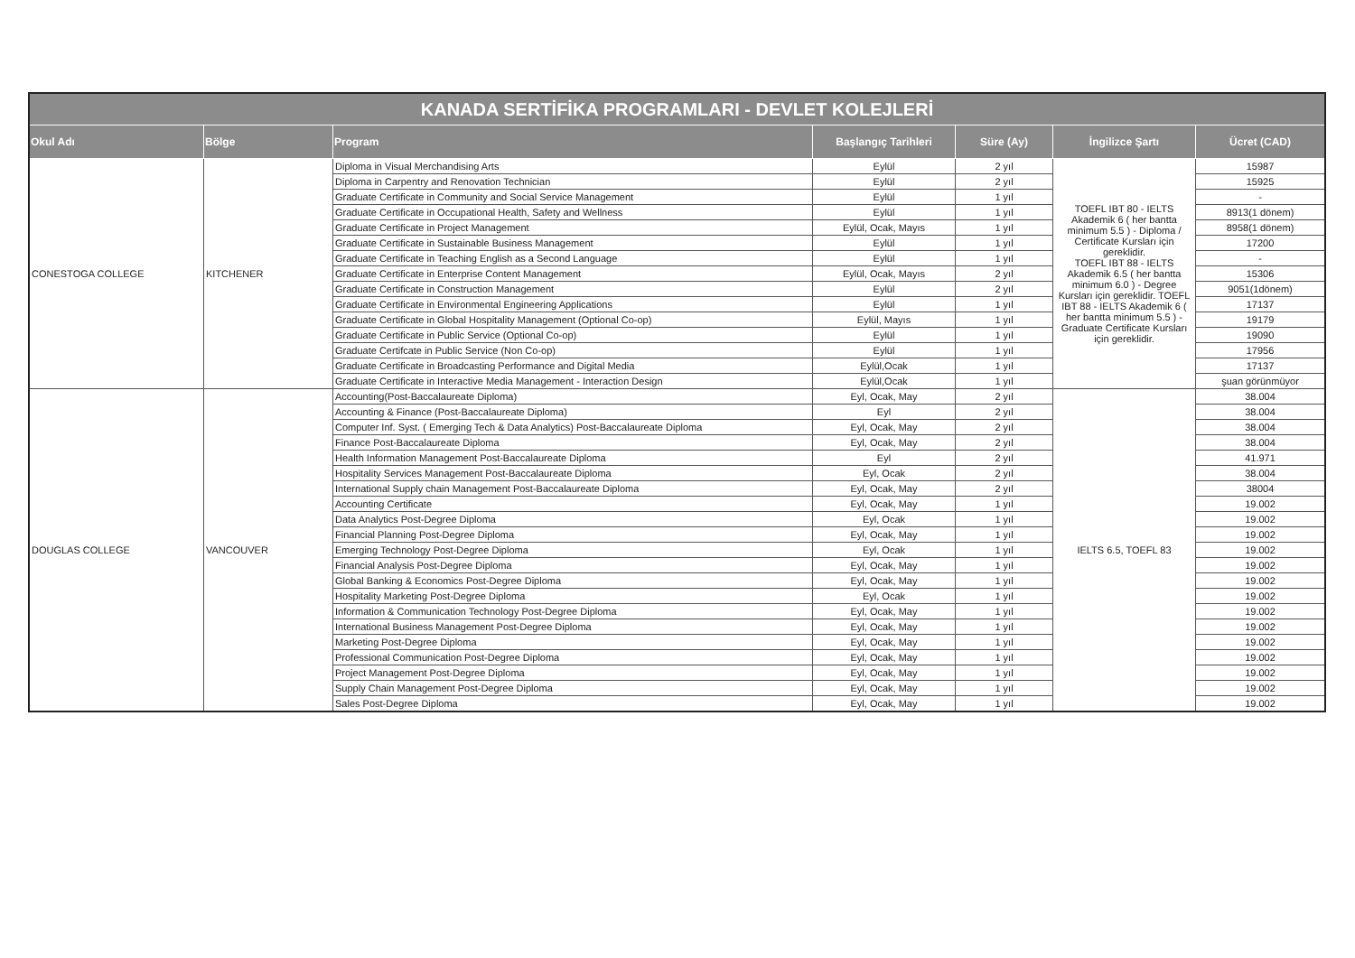| KANADA SERTİFİKA PROGRAMLARI - DEVLET KOLEJLERİ | | | | | | |
| --- | --- | --- | --- | --- | --- | --- |
| Okul Adı | Bölge | Program | Başlangıç Tarihleri | Süre (Ay) | İngilizce Şartı | Ücret (CAD) |
| CONESTOGA COLLEGE | KITCHENER | Diploma in Visual Merchandising Arts | Eylül | 2 yıl | TOEFL IBT 80 - IELTS Akademik 6 ( her bantta minimum 5.5 ) - Diploma / Certificate Kursları için gereklidir. TOEFL IBT 88 - IELTS Akademik 6.5 ( her bantta minimum 6.0 ) - Degree Kursları için gereklidir. TOEFL IBT 88 - IELTS Akademik 6 ( her bantta minimum 5.5 ) - Graduate Certificate Kursları için gereklidir. | 15987 |
| | | Diploma in Carpentry and Renovation Technician | Eylül | 2 yıl | | 15925 |
| | | Graduate Certificate in Community and Social Service Management | Eylül | 1 yıl | | - |
| | | Graduate Certificate in Occupational Health, Safety and Wellness | Eylül | 1 yıl | | 8913(1 dönem) |
| | | Graduate Certificate in Project Management | Eylül, Ocak, Mayıs | 1 yıl | | 8958(1 dönem) |
| | | Graduate Certificate in Sustainable Business Management | Eylül | 1 yıl | | 17200 |
| | | Graduate Certificate in Teaching English as a Second Language | Eylül | 1 yıl | | - |
| | | Graduate Certificate in Enterprise Content Management | Eylül, Ocak, Mayıs | 2 yıl | | 15306 |
| | | Graduate Certificate in Construction Management | Eylül | 2 yıl | | 9051(1dönem) |
| | | Graduate Certificate in Environmental Engineering Applications | Eylül | 1 yıl | | 17137 |
| | | Graduate Certificate in Global Hospitality Management (Optional Co-op) | Eylül, Mayıs | 1 yıl | | 19179 |
| | | Graduate Certificate in Public Service (Optional Co-op) | Eylül | 1 yıl | | 19090 |
| | | Graduate Certifcate in Public Service (Non Co-op) | Eylül | 1 yıl | | 17956 |
| | | Graduate Certificate in Broadcasting Performance and Digital Media | Eylül,Ocak | 1 yıl | | 17137 |
| | | Graduate Certificate in Interactive Media Management - Interaction Design | Eylül,Ocak | 1 yıl | | şuan görünmüyor |
| DOUGLAS COLLEGE | VANCOUVER | Accounting(Post-Baccalaureate Diploma) | Eyl, Ocak, May | 2 yıl | IELTS 6.5, TOEFL 83 | 38.004 |
| | | Accounting & Finance (Post-Baccalaureate Diploma) | Eyl | 2 yıl | | 38.004 |
| | | Computer Inf. Syst. ( Emerging Tech & Data Analytics) Post-Baccalaureate Diploma | Eyl, Ocak, May | 2 yıl | | 38.004 |
| | | Finance Post-Baccalaureate Diploma | Eyl, Ocak, May | 2 yıl | | 38.004 |
| | | Health Information Management Post-Baccalaureate Diploma | Eyl | 2 yıl | | 41.971 |
| | | Hospitality Services Management Post-Baccalaureate Diploma | Eyl, Ocak | 2 yıl | | 38.004 |
| | | International Supply chain Management Post-Baccalaureate Diploma | Eyl, Ocak, May | 2 yıl | | 38004 |
| | | Accounting Certificate | Eyl, Ocak, May | 1 yıl | | 19.002 |
| | | Data Analytics Post-Degree Diploma | Eyl, Ocak | 1 yıl | | 19.002 |
| | | Financial Planning Post-Degree Diploma | Eyl, Ocak, May | 1 yıl | | 19.002 |
| | | Emerging Technology Post-Degree Diploma | Eyl, Ocak | 1 yıl | | 19.002 |
| | | Financial Analysis Post-Degree Diploma | Eyl, Ocak, May | 1 yıl | | 19.002 |
| | | Global Banking & Economics Post-Degree Diploma | Eyl, Ocak, May | 1 yıl | | 19.002 |
| | | Hospitality Marketing Post-Degree Diploma | Eyl, Ocak | 1 yıl | | 19.002 |
| | | Information & Communication Technology Post-Degree Diploma | Eyl, Ocak, May | 1 yıl | | 19.002 |
| | | International Business Management Post-Degree Diploma | Eyl, Ocak, May | 1 yıl | | 19.002 |
| | | Marketing Post-Degree Diploma | Eyl, Ocak, May | 1 yıl | | 19.002 |
| | | Professional Communication Post-Degree Diploma | Eyl, Ocak, May | 1 yıl | | 19.002 |
| | | Project Management Post-Degree Diploma | Eyl, Ocak, May | 1 yıl | | 19.002 |
| | | Supply Chain Management Post-Degree Diploma | Eyl, Ocak, May | 1 yıl | | 19.002 |
| | | Sales Post-Degree Diploma | Eyl, Ocak, May | 1 yıl | | 19.002 |